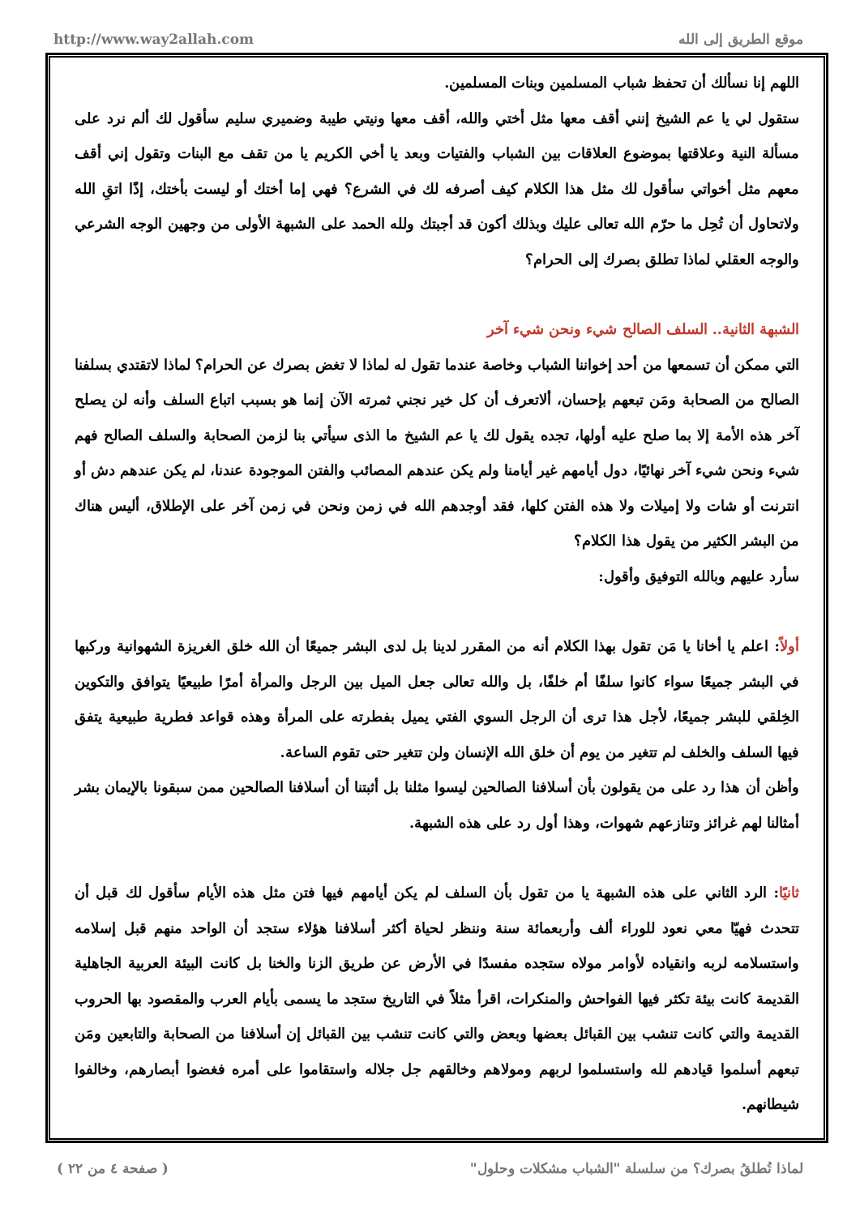http://www.way2allah.com موقع الطريق إلى الله
اللهم إنا نسألك أن تحفظ شباب المسلمين وبنات المسلمين.
ستقول لي يا عم الشيخ إنني أقف معها مثل أختي والله، أقف معها ونيتي طيبة وضميري سليم سأقول لك ألم نرد على مسألة النية وعلاقتها بموضوع العلاقات بين الشباب والفتيات وبعد يا أخي الكريم يا من تقف مع البنات وتقول إني أقف معهم مثل أخواتي سأقول لك مثل هذا الكلام كيف أصرفه لك في الشرع؟ فهي إما أختك أو ليست بأختك، إذًا اتقِ الله ولاتحاول أن تُحِل ما حرّم الله تعالى عليك وبذلك أكون قد أجبتك ولله الحمد على الشبهة الأولى من وجهين الوجه الشرعي والوجه العقلي لماذا تطلق بصرك إلى الحرام؟
الشبهة الثانية.. السلف الصالح شيء ونحن شيء آخر
التي ممكن أن تسمعها من أحد إخواننا الشباب وخاصة عندما تقول له لماذا لا تغض بصرك عن الحرام؟ لماذا لاتقتدي بسلفنا الصالح من الصحابة ومَن تبعهم بإحسان، ألاتعرف أن كل خير نجني ثمرته الآن إنما هو بسبب اتباع السلف وأنه لن يصلح آخر هذه الأمة إلا بما صلح عليه أولها، تجده يقول لك يا عم الشيخ ما الذى سيأتي بنا لزمن الصحابة والسلف الصالح فهم شيء ونحن شيء آخر نهائيًا، دول أيامهم غير أيامنا ولم يكن عندهم المصائب والفتن الموجودة عندنا، لم يكن عندهم دش أو انترنت أو شات ولا إميلات ولا هذه الفتن كلها، فقد أوجدهم الله في زمن ونحن في زمن آخر على الإطلاق، أليس هناك من البشر الكثير من يقول هذا الكلام؟
سأرد عليهم وبالله التوفيق وأقول:
أولاً: اعلم يا أخانا يا مَن تقول بهذا الكلام أنه من المقرر لدينا بل لدى البشر جميعًا أن الله خلق الغريزة الشهوانية وركبها في البشر جميعًا سواء كانوا سلفًا أم خلفًا، بل والله تعالى جعل الميل بين الرجل والمرأة أمرًا طبيعيًا يتوافق والتكوين الخِلقي للبشر جميعًا، لأجل هذا ترى أن الرجل السوي الفتي يميل بفطرته على المرأة وهذه قواعد فطرية طبيعية يتفق فيها السلف والخلف لم تتغير من يوم أن خلق الله الإنسان ولن تتغير حتى تقوم الساعة.
وأظن أن هذا رد على من يقولون بأن أسلافنا الصالحين ليسوا مثلنا بل أثبتنا أن أسلافنا الصالحين ممن سبقونا بالإيمان بشر أمثالنا لهم غرائز وتنازعهم شهوات، وهذا أول رد على هذه الشبهة.
ثانيًا: الرد الثاني على هذه الشبهة يا من تقول بأن السلف لم يكن أيامهم فيها فتن مثل هذه الأيام سأقول لك قبل أن تتحدث فهيّا معي نعود للوراء ألف وأربعمائة سنة وننظر لحياة أكثر أسلافنا هؤلاء ستجد أن الواحد منهم قبل إسلامه واستسلامه لربه وانقياده لأوامر مولاه ستجده مفسدًا في الأرض عن طريق الزنا والخنا بل كانت البيئة العربية الجاهلية القديمة كانت بيئة تكثر فيها الفواحش والمنكرات، اقرأ مثلاً في التاريخ ستجد ما يسمى بأيام العرب والمقصود بها الحروب القديمة والتي كانت تنشب بين القبائل بعضها وبعض والتي كانت تنشب بين القبائل إن أسلافنا من الصحابة والتابعين ومَن تبعهم أسلموا قيادهم لله واستسلموا لربهم ومولاهم وخالقهم جل جلاله واستقاموا على أمره فغضوا أبصارهم، وخالفوا شيطانهم.
لماذا تُطلقُ بصرك؟ من سلسلة "الشباب مشكلات وحلول" ( صفحة ٤ من ٢٢ )